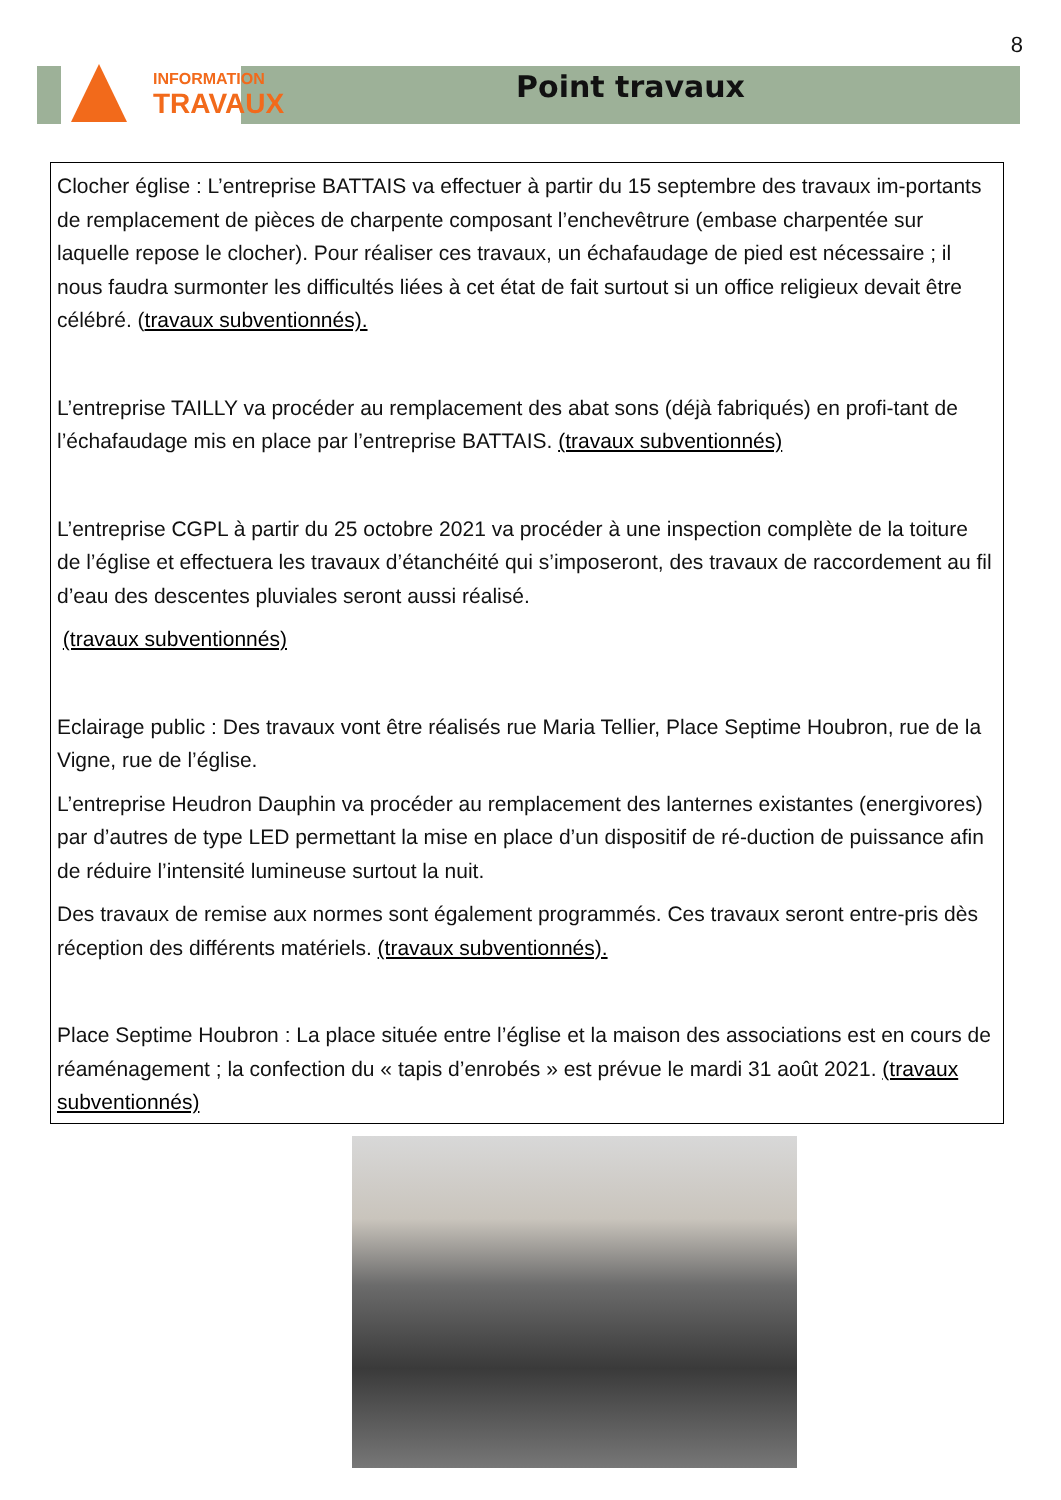8
INFORMATION
TRAVAUX
Point travaux
Clocher église : L’entreprise BATTAIS va effectuer à partir du 15 septembre des travaux im-portants de remplacement de pièces de charpente composant l’enchevêtrure (embase charpentée sur laquelle repose le clocher). Pour réaliser ces travaux, un échafaudage de pied est nécessaire ; il nous faudra surmonter les difficultés liées à cet état de fait surtout si un office religieux devait être célébré. (travaux subventionnés).
L’entreprise TAILLY va procéder au remplacement des abat sons (déjà fabriqués) en profi-tant de l’échafaudage mis en place par l’entreprise BATTAIS. (travaux subventionnés)
L’entreprise CGPL à partir du 25 octobre 2021 va procéder à une inspection complète de la toiture de l’église et effectuera les travaux d’étanchéité qui s’imposeront, des travaux de raccordement au fil d’eau des descentes pluviales seront aussi réalisé.
(travaux subventionnés)
Eclairage public : Des travaux vont être réalisés rue Maria Tellier, Place Septime Houbron, rue de la Vigne, rue de l’église.
L’entreprise Heudron Dauphin va procéder au remplacement des lanternes existantes (energivores) par d’autres de type LED permettant la mise en place d’un dispositif de ré-duction de puissance afin de réduire l’intensité lumineuse surtout la nuit.
Des travaux de remise aux normes sont également programmés. Ces travaux seront entre-pris dès réception des différents matériels. (travaux subventionnés).
Place Septime Houbron : La place située entre l’église et la maison des associations est en cours de réaménagement ; la confection du « tapis d’enrobés » est prévue le mardi 31 août 2021. (travaux subventionnés)